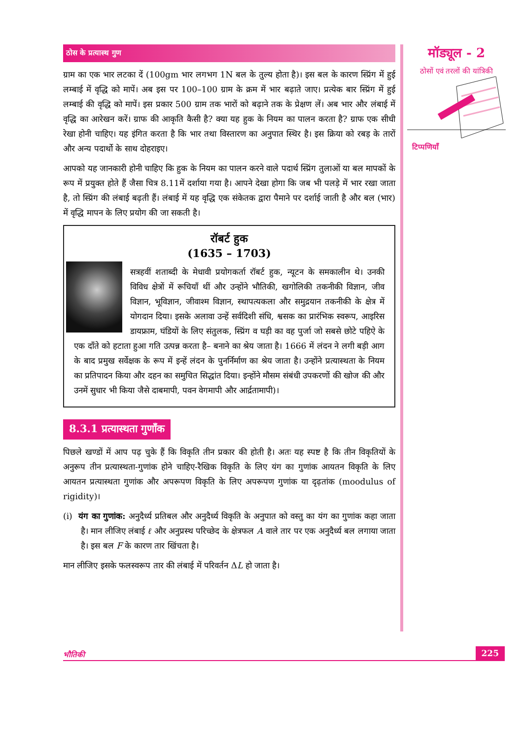ठोस के प्रत्यास्थ गुण
ग्राम का एक भार लटका दें (100gm भार लगभग 1N बल के तुल्य होता है)। इस बल के कारण स्प्रिंग में हुई लम्बाई में वृद्धि को मापें। अब इस पर 100–100 ग्राम के क्रम में भार बढ़ाते जाए। प्रत्येक बार स्प्रिंग में हुई लम्बाई की वृद्धि को मापें। इस प्रकार 500 ग्राम तक भारों को बढ़ाने तक के प्रेक्षण लें। अब भार और लंबाई में वृद्धि का आरेखन करें। ग्राफ की आकृति कैसी है? क्या यह हुक के नियम का पालन करता है? ग्राफ एक सीधी रेखा होनी चाहिए। यह इंगित करता है कि भार तथा विस्तारण का अनुपात स्थिर है। इस क्रिया को रबड़ के तारों और अन्य पदार्थो के साथ दोहराइए।
आपको यह जानकारी होनी चाहिए कि हुक के नियम का पालन करने वाले पदार्थ स्प्रिंग तुलाओं या बल मापकों के रूप में प्रयुक्त होते हैं जैसा चित्र 8.11में दर्शाया गया है। आपने देखा होगा कि जब भी पलड़े में भार रखा जाता है, तो स्प्रिंग की लंबाई बढ़ती हैं। लंबाई में यह वृद्धि एक संकेतक द्वारा पैमाने पर दर्शाई जाती है और बल (भार) में वृद्धि मापन के लिए प्रयोग की जा सकती है।
रॉबर्ट हुक
(1635 – 1703)
सत्रहवीं शताब्दी के मेधावी प्रयोगकर्ता रॉबर्ट हुक, न्यूटन के समकालीन थे। उनकी विविध क्षेत्रों में रूचियाँ थीं और उन्होंने भौतिकी, खगोलिकी तकनीकी विज्ञान, जीव विज्ञान, भूविज्ञान, जीवाश्म विज्ञान, स्थापत्यकला और समुद्रयान तकनीकी के क्षेत्र में योगदान दिया। इसके अलावा उन्हें सर्वदिशी संधि, श्वसक का प्रारंभिक स्वरूप, आइरिस डायफ्राम, घंडियों के लिए संतुलक, स्प्रिंग व घड़ी का वह पुर्जा जो सबसे छोटे पहिऐ के एक दाँते को हटाता हुआ गति उत्पन्न करता है– बनाने का श्रेय जाता है। 1666 में लंदन ने लगी बड़ी आग के बाद प्रमुख सर्वेक्षक के रूप में इन्हें लंदन के पुनर्निर्माण का श्रेय जाता है। उन्होंने प्रत्यास्थता के नियम का प्रतिपादन किया और दहन का समुचित सिद्धांत दिया। इन्होंने मौसम संबंधी उपकरणों की खोज की और उनमें सुधार भी किया जैसे दाबमापी, पवन वेगमापी और आर्द्रतामापी)।
8.3.1 प्रत्यास्थता गुणाँक
पिछले खण्डों में आप पढ़ चुके हैं कि विकृति तीन प्रकार की होती है। अतः यह स्पष्ट है कि तीन विकृतियों के अनुरूप तीन प्रत्यास्थता-गुणांक होने चाहिए-रैखिक विकृति के लिए यंग का गुणांक आयतन विकृति के लिए आयतन प्रत्यास्थता गुणांक और अपरूपण विकृति के लिए अपरूपण गुणांक या दृढ़तांक (moodulus of rigidity)।
(i) यंग का गुणांक: अनुदैर्ध्य प्रतिबल और अनुदैर्ध्य विकृति के अनुपात को वस्तु का यंग का गुणांक कहा जाता है। मान लीजिए लंबाई ℓ और अनुप्रस्थ परिच्छेद के क्षेत्रफल A वाले तार पर एक अनुदैर्ध्य बल लगाया जाता है। इस बल F के कारण तार खिंचता है।
मान लीजिए इसके फलस्वरूप तार की लंबाई में परिवर्तन ΔL हो जाता है।
मॉड्यूल - 2
ठोसों एवं तरलों की यांत्रिकी
टिप्पणियाँ
भौतिकी 225